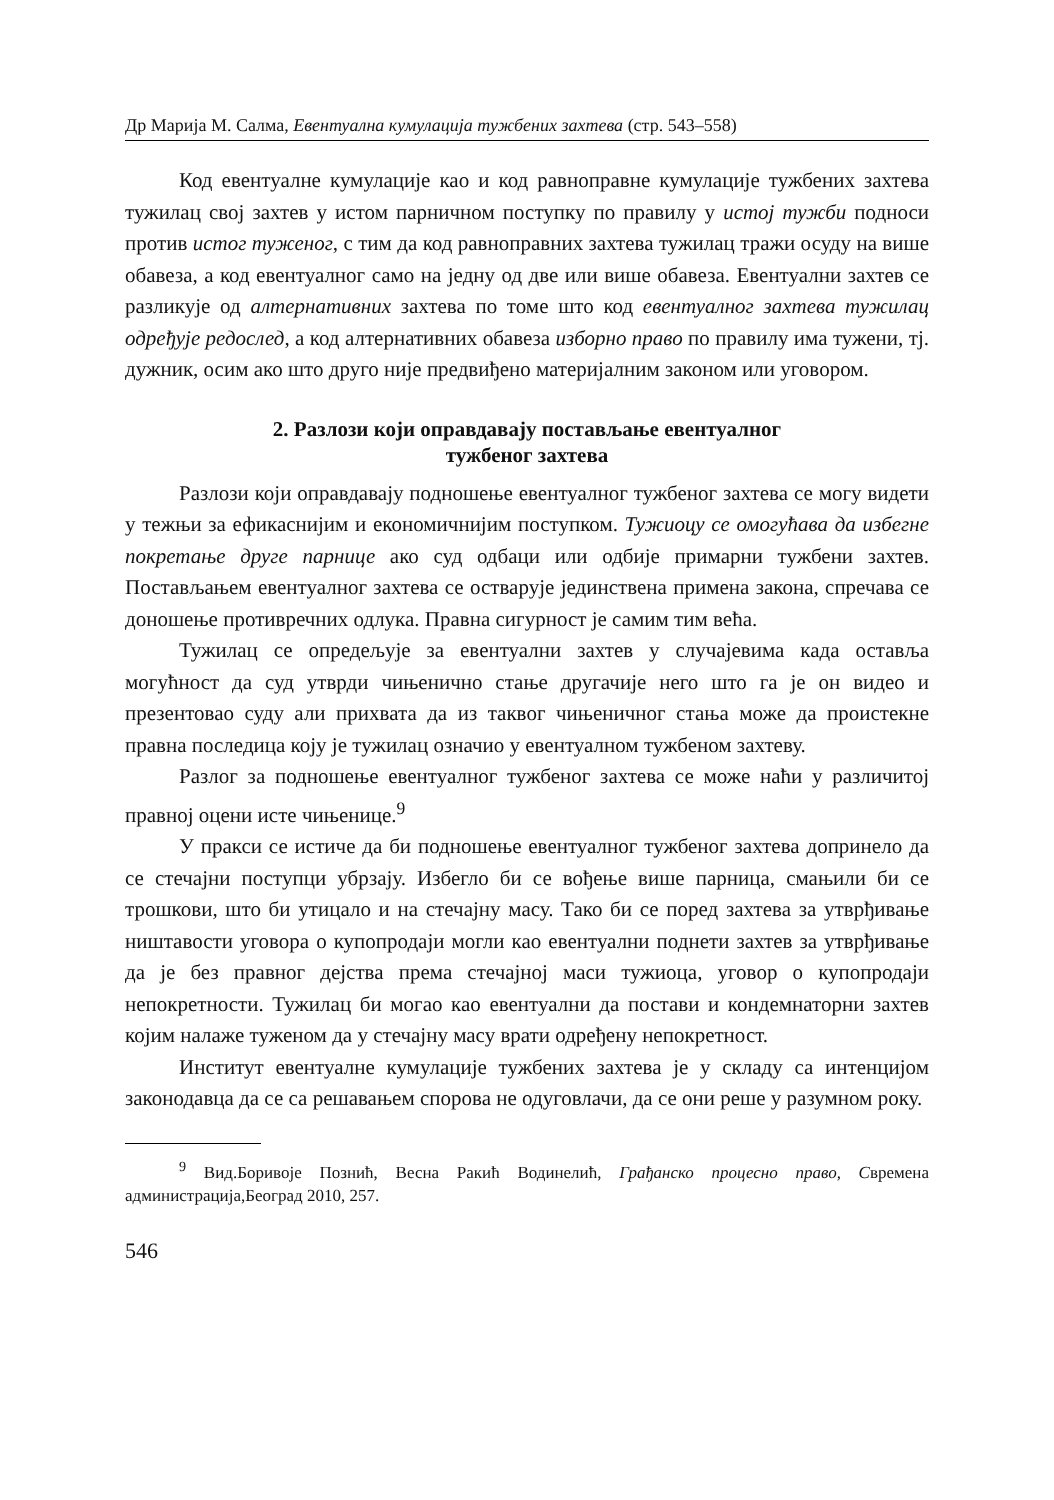Др Марија М. Салма, Евентуална кумулација тужбених захтева (стр. 543–558)
Код евентуалне кумулације као и код равноправне кумулације тужбених захтева тужилац свој захтев у истом парничном поступку по правилу у истој тужби подноси против истог туженог, с тим да код равноправних захтева тужилац тражи осуду на више обавеза, а код евентуалног само на једну од две или више обавеза. Евентуални захтев се разликује од алтернативних захтева по томе што код евентуалног захтева тужилац одређује редослед, а код алтернативних обавеза изборно право по правилу има тужени, тј. дужник, осим ако што друго није предвиђено материјалним законом или уговором.
2. Разлози који оправдавају постављање евентуалног
тужбеног захтева
Разлози који оправдавају подношење евентуалног тужбеног захтева се могу видети у тежњи за ефикаснијим и економичнијим поступком. Тужиоцу се омогућава да избегне покретање друге парнице ако суд одбаци или одбије примарни тужбени захтев. Постављањем евентуалног захтева се остварује јединствена примена закона, спречава се доношење противречних одлука. Правна сигурност је самим тим већа.
Тужилац се опредељује за евентуални захтев у случајевима када оставља могућност да суд утврди чињенично стање другачије него што га је он видео и презентовао суду али прихвата да из таквог чињеничног стања може да проистекне правна последица коју је тужилац означио у евентуалном тужбеном захтеву.
Разлог за подношење евентуалног тужбеног захтева се може наћи у различитој правној оцени исте чињенице.<sup>9</sup>
У пракси се истиче да би подношење евентуалног тужбеног захтева допринело да се стечајни поступци убрзају. Избегло би се вођење више парница, смањили би се трошкови, што би утицало и на стечајну масу. Тако би се поред захтева за утврђивање ништавости уговора о купопродаји могли као евентуални поднети захтев за утврђивање да је без правног дејства према стечајној маси тужиоца, уговор о купопродаји непокретности. Тужилац би могао као евентуални да постави и кондемнаторни захтев којим налаже туженом да у стечајну масу врати одређену непокретност.
Институт евентуалне кумулације тужбених захтева је у складу са интенцијом законодавца да се са решавањем спорова не одуговлачи, да се они реше у разумном року.
<sup>9</sup> Вид.Боривоје Познић, Весна Ракић Водинелић, Грађанско процесно право, Свремена администрација,Београд 2010, 257.
546